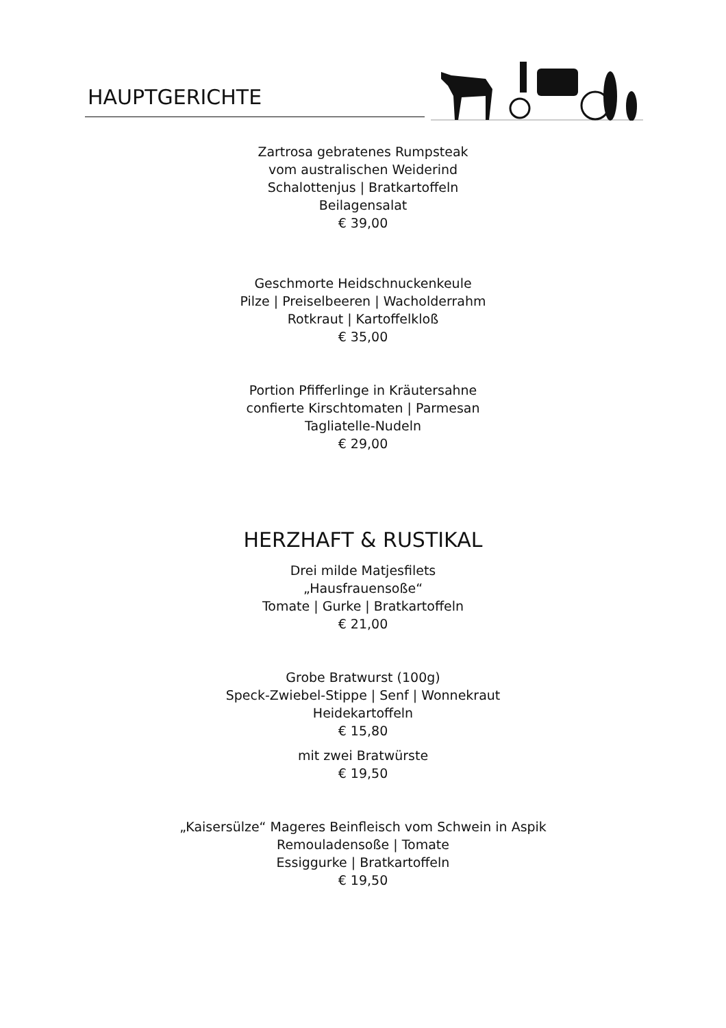HAUPTGERICHTE
Zartrosa gebratenes Rumpsteak
vom australischen Weiderind
Schalottenjus | Bratkartoffeln
Beilagensalat
€ 39,00
Geschmorte Heidschnuckenkeule
Pilze | Preiselbeeren | Wacholderrahm
Rotkraut | Kartoffelkloß
€ 35,00
Portion Pfifferlinge in Kräutersahne
confierte Kirschtomaten | Parmesan
Tagliatelle-Nudeln
€ 29,00
HERZHAFT & RUSTIKAL
Drei milde Matjesfilets
„Hausfrauensoße“
Tomate | Gurke | Bratkartoffeln
€ 21,00
Grobe Bratwurst (100g)
Speck-Zwiebel-Stippe | Senf | Wonnekraut
Heidekartoffeln
€ 15,80
mit zwei Bratwürste
€ 19,50
„Kaisersülze“ Mageres Beinfleisch vom Schwein in Aspik
Remouladensoße | Tomate
Essiggurke | Bratkartoffeln
€ 19,50